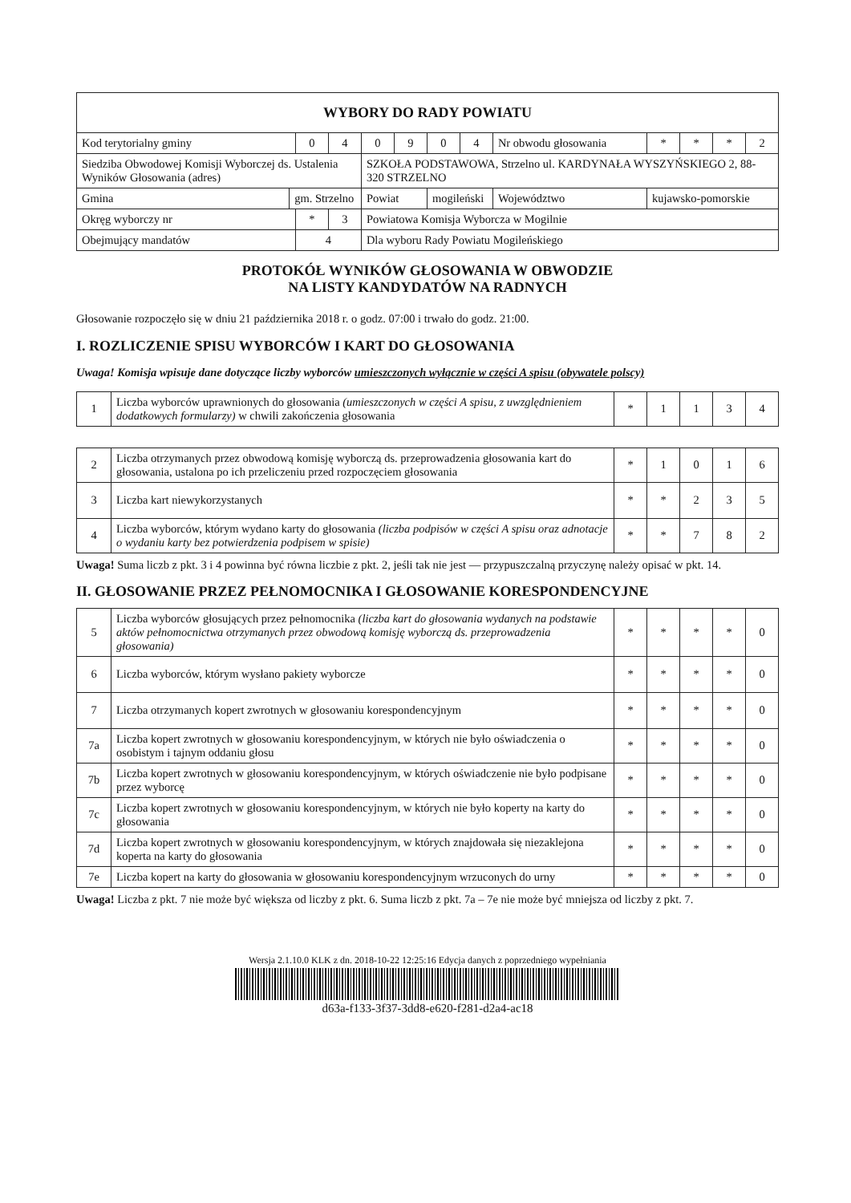| WYBORY DO RADY POWIATU | | | | | | | | | | | | | |
| --- | --- | --- | --- | --- | --- | --- | --- | --- | --- | --- | --- | --- | --- |
| Kod terytorialny gminy | | 0 | 4 | 0 | 9 | 0 | 4 | Nr obwodu głosowania | | * | * | * | 2 |
| Siedziba Obwodowej Komisji Wyborczej ds. Ustalenia Wyników Głosowania (adres) | | | | SZKOŁA PODSTAWOWA, Strzelno ul. KARDYNAŁA WYSZYŃSKIEGO 2, 88-320 STRZELNO | | | | | | | | | |
| Gmina | gm. Strzelno | | | Powiat | | mogileński | | | Województwo | kujawsko-pomorskie | | | |
| Okręg wyborczy nr | | * | 3 | Powiatowa Komisja Wyborcza w Mogilnie | | | | | | | | | |
| Obejmujący mandatów | | 4 | | Dla wyboru Rady Powiatu Mogileńskiego | | | | | | | | | |
PROTOKÓŁ WYNIKÓW GŁOSOWANIA W OBWODZIE
NA LISTY KANDYDATÓW NA RADNYCH
Głosowanie rozpoczęło się w dniu 21 października 2018 r. o godz. 07:00 i trwało do godz. 21:00.
I. ROZLICZENIE SPISU WYBORCÓW I KART DO GŁOSOWANIA
Uwaga! Komisja wpisuje dane dotyczące liczby wyborców umieszczonych wyłącznie w części A spisu (obywatele polscy)
| 1 | Liczba wyborców uprawnionych do głosowania (umieszczonych w części A spisu, z uwzględnieniem dodatkowych formularzy) w chwili zakończenia głosowania | * | 1 | 1 | 3 | 4 |
| 2 | Liczba otrzymanych przez obwodową komisję wyborczą ds. przeprowadzenia głosowania kart do głosowania, ustalona po ich przeliczeniu przed rozpoczęciem głosowania | * | 1 | 0 | 1 | 6 |
| 3 | Liczba kart niewykorzystanych | * | * | 2 | 3 | 5 |
| 4 | Liczba wyborców, którym wydano karty do głosowania (liczba podpisów w części A spisu oraz adnotacje o wydaniu karty bez potwierdzenia podpisem w spisie) | * | * | 7 | 8 | 2 |
Uwaga! Suma liczb z pkt. 3 i 4 powinna być równa liczbie z pkt. 2, jeśli tak nie jest — przypuszczalną przyczynę należy opisać w pkt. 14.
II. GŁOSOWANIE PRZEZ PEŁNOMOCNIKA I GŁOSOWANIE KORESPONDENCYJNE
| 5 | Liczba wyborców głosujących przez pełnomocnika (liczba kart do głosowania wydanych na podstawie aktów pełnomocnictwa otrzymanych przez obwodową komisję wyborczą ds. przeprowadzenia głosowania) | * | * | * | * | 0 |
| 6 | Liczba wyborców, którym wysłano pakiety wyborcze | * | * | * | * | 0 |
| 7 | Liczba otrzymanych kopert zwrotnych w głosowaniu korespondencyjnym | * | * | * | * | 0 |
| 7a | Liczba kopert zwrotnych w głosowaniu korespondencyjnym, w których nie było oświadczenia o osobistym i tajnym oddaniu głosu | * | * | * | * | 0 |
| 7b | Liczba kopert zwrotnych w głosowaniu korespondencyjnym, w których oświadczenie nie było podpisane przez wyborcę | * | * | * | * | 0 |
| 7c | Liczba kopert zwrotnych w głosowaniu korespondencyjnym, w których nie było koperty na karty do głosowania | * | * | * | * | 0 |
| 7d | Liczba kopert zwrotnych w głosowaniu korespondencyjnym, w których znajdowała się niezaklejona koperta na karty do głosowania | * | * | * | * | 0 |
| 7e | Liczba kopert na karty do głosowania w głosowaniu korespondencyjnym wrzuconych do urny | * | * | * | * | 0 |
Uwaga! Liczba z pkt. 7 nie może być większa od liczby z pkt. 6. Suma liczb z pkt. 7a – 7e nie może być mniejsza od liczby z pkt. 7.
Wersja 2.1.10.0 KLK z dn. 2018-10-22 12:25:16 Edycja danych z poprzedniego wypełniania
d63a-f133-3f37-3dd8-e620-f281-d2a4-ac18